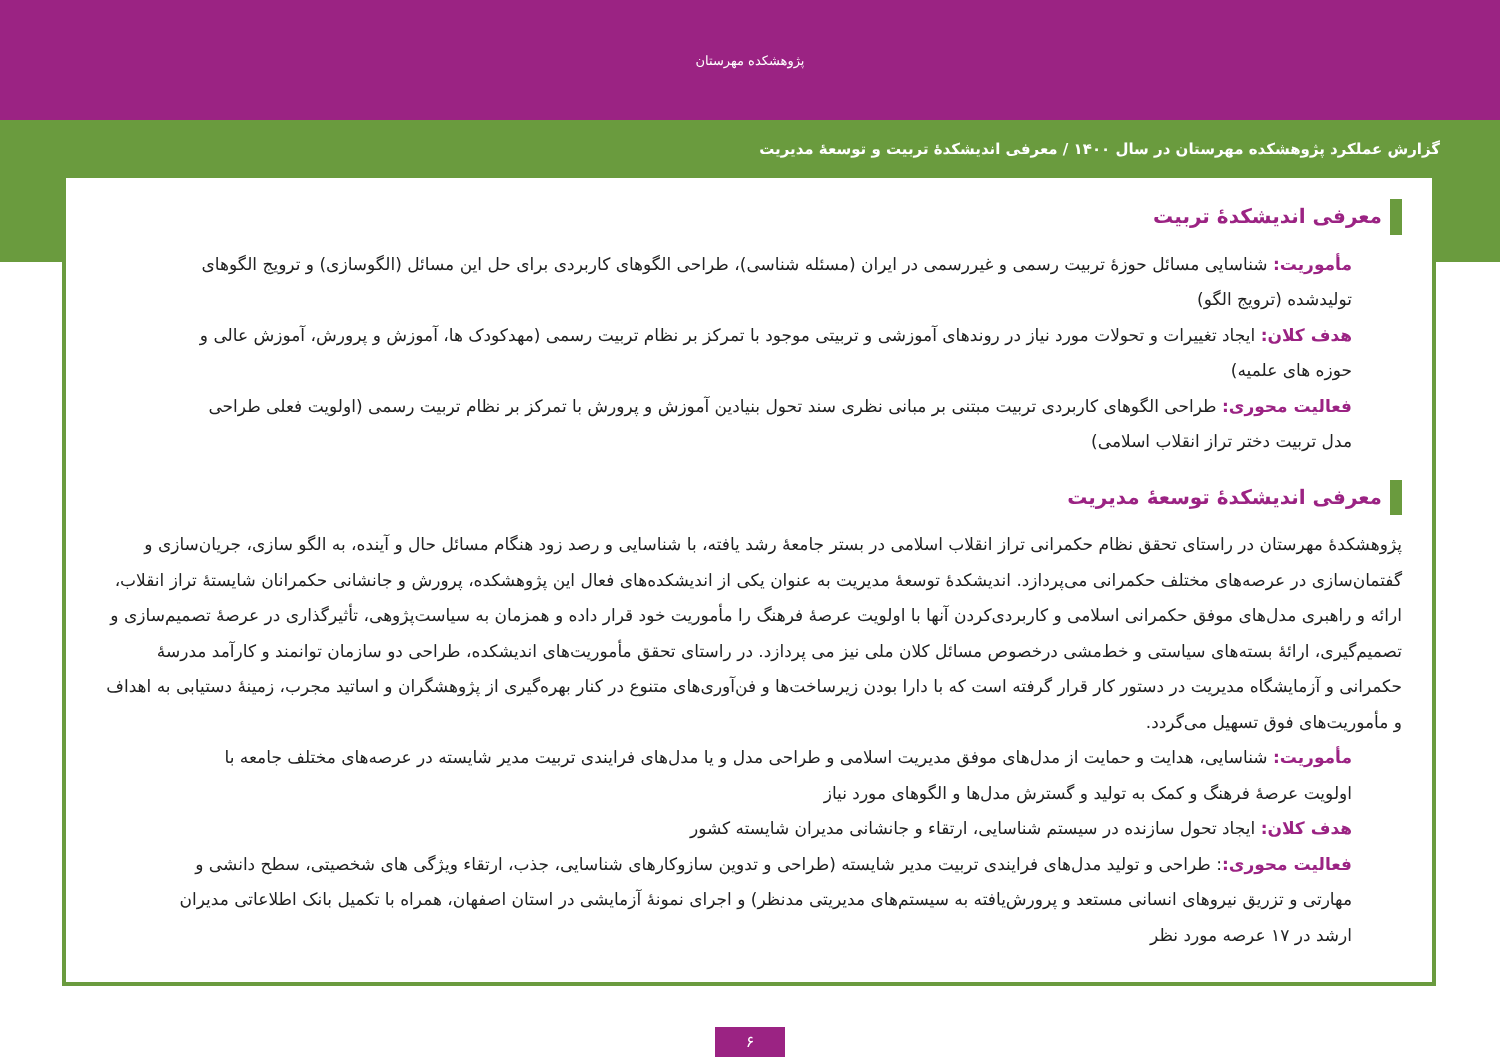پژوهشکده مهرستان
گزارش عملکرد پژوهشکده مهرستان در سال ۱۴۰۰ / معرفی اندیشکدهٔ تربیت و توسعهٔ مدیریت
معرفی اندیشکدهٔ تربیت
مأموریت: شناسایی مسائل حوزهٔ تربیت رسمی و غیررسمی در ایران (مسئله شناسی)، طراحی الگوهای کاربردی برای حل این مسائل (الگوسازی) و ترویج الگوهای تولیدشده (ترویج الگو)
هدف کلان: ایجاد تغییرات و تحولات مورد نیاز در روندهای آموزشی و تربیتی موجود با تمرکز بر نظام تربیت رسمی (مهدکودک ها، آموزش و پرورش، آموزش عالی و حوزه های علمیه)
فعالیت محوری: طراحی الگوهای کاربردی تربیت مبتنی بر مبانی نظری سند تحول بنیادین آموزش و پرورش با تمرکز بر نظام تربیت رسمی (اولویت فعلی طراحی مدل تربیت دختر تراز انقلاب اسلامی)
معرفی اندیشکدهٔ توسعهٔ مدیریت
پژوهشکدهٔ مهرستان در راستای تحقق نظام حکمرانی تراز انقلاب اسلامی در بستر جامعهٔ رشد یافته، با شناسایی و رصد زود هنگام مسائل حال و آینده، به الگو سازی، جریان‌سازی و گفتمان‌سازی در عرصه‌های مختلف حکمرانی می‌پردازد. اندیشکدهٔ توسعهٔ مدیریت به عنوان یکی از اندیشکده‌های فعال این پژوهشکده، پرورش و جانشانی حکمرانان شایستهٔ تراز انقلاب، ارائه و راهبری مدل‌های موفق حکمرانی اسلامی و کاربردی‌کردن آنها با اولویت عرصهٔ فرهنگ را مأموریت خود قرار داده و همزمان به سیاست‌پژوهی، تأثیرگذاری در عرصهٔ تصمیم‌سازی و تصمیم‌گیری، ارائهٔ بسته‌های سیاستی و خط‌مشی درخصوص مسائل کلان ملی نیز می پردازد. در راستای تحقق مأموریت‌های اندیشکده، طراحی دو سازمان توانمند و کارآمد مدرسهٔ حکمرانی و آزمایشگاه مدیریت در دستور کار قرار گرفته است که با دارا بودن زیرساخت‌ها و فن‌آوری‌های متنوع در کنار بهره‌گیری از پژوهشگران و اساتید مجرب، زمینهٔ دستیابی به اهداف و مأموریت‌های فوق تسهیل می‌گردد.
مأموریت: شناسایی، هدایت و حمایت از مدل‌های موفق مدیریت اسلامی و طراحی مدل و یا مدل‌های فرایندی تربیت مدیر شایسته در عرصه‌های مختلف جامعه با اولویت عرصهٔ فرهنگ و کمک به تولید و گسترش مدل‌ها و الگوهای مورد نیاز
هدف کلان: ایجاد تحول سازنده در سیستم شناسایی، ارتقاء و جانشانی مدیران شایسته کشور
فعالیت محوری:: طراحی و تولید مدل‌های فرایندی تربیت مدیر شایسته (طراحی و تدوین سازوکارهای شناسایی، جذب، ارتقاء ویژگی های شخصیتی، سطح دانشی و مهارتی و تزریق نیروهای انسانی مستعد و پرورش‌یافته به سیستم‌های مدیریتی مدنظر) و اجرای نمونهٔ آزمایشی در استان اصفهان، همراه با تکمیل بانک اطلاعاتی مدیران ارشد در ۱۷ عرصه مورد نظر
۶